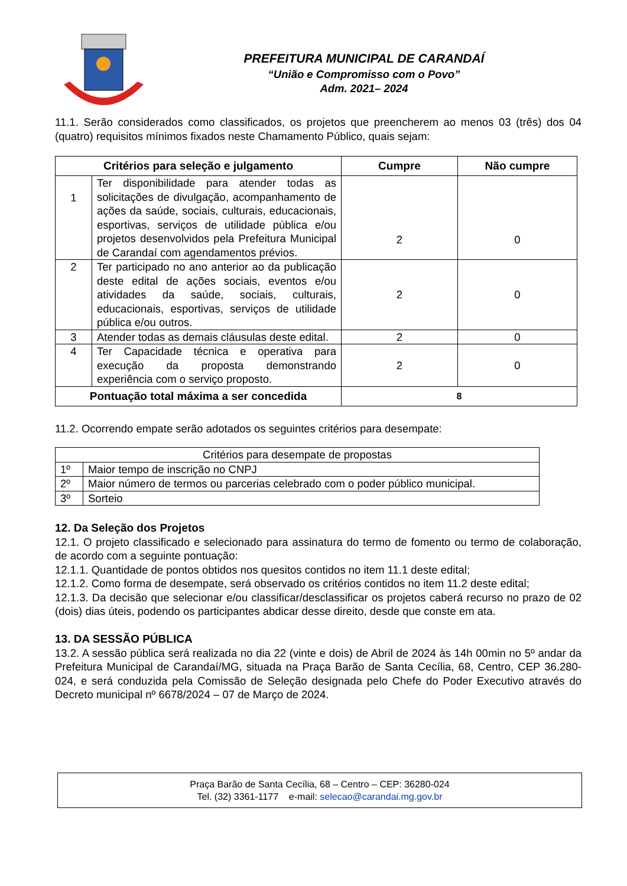PREFEITURA MUNICIPAL DE CARANDAÍ
“União e Compromisso com o Povo”
Adm. 2021– 2024
11.1. Serão considerados como classificados, os projetos que preencherem ao menos 03 (três) dos 04 (quatro) requisitos mínimos fixados neste Chamamento Público, quais sejam:
| Critérios para seleção e julgamento | | Cumpre | Não cumpre |
| --- | --- | --- | --- |
| 1 | Ter disponibilidade para atender todas as solicitações de divulgação, acompanhamento de ações da saúde, sociais, culturais, educacionais, esportivas, serviços de utilidade pública e/ou projetos desenvolvidos pela Prefeitura Municipal de Carandaí com agendamentos prévios. | 2 | 0 |
| 2 | Ter participado no ano anterior ao da publicação deste edital de ações sociais, eventos e/ou atividades da saúde, sociais, culturais, educacionais, esportivas, serviços de utilidade pública e/ou outros. | 2 | 0 |
| 3 | Atender todas as demais cláusulas deste edital. | 2 | 0 |
| 4 | Ter Capacidade técnica e operativa para execução da proposta demonstrando experiência com o serviço proposto. | 2 | 0 |
| Pontuação total máxima a ser concedida | | 8 | |
11.2. Ocorrendo empate serão adotados os seguintes critérios para desempate:
| Critérios para desempate de propostas | |
| 1º | Maior tempo de inscrição no CNPJ |
| 2º | Maior número de termos ou parcerias celebrado com o poder público municipal. |
| 3º | Sorteio |
12. Da Seleção dos Projetos
12.1. O projeto classificado e selecionado para assinatura do termo de fomento ou termo de colaboração, de acordo com a seguinte pontuação:
12.1.1. Quantidade de pontos obtidos nos quesitos contidos no item 11.1 deste edital;
12.1.2. Como forma de desempate, será observado os critérios contidos no item 11.2 deste edital;
12.1.3. Da decisão que selecionar e/ou classificar/desclassificar os projetos caberá recurso no prazo de 02 (dois) dias úteis, podendo os participantes abdicar desse direito, desde que conste em ata.
13. DA SESSÃO PÚBLICA
13.2. A sessão pública será realizada no dia 22 (vinte e dois) de Abril de 2024 às 14h 00min no 5º andar da Prefeitura Municipal de Carandaí/MG, situada na Praça Barão de Santa Cecília, 68, Centro, CEP 36.280-024, e será conduzida pela Comissão de Seleção designada pelo Chefe do Poder Executivo através do Decreto municipal nº 6678/2024 – 07 de Março de 2024.
Praça Barão de Santa Cecília, 68 – Centro – CEP: 36280-024
Tel. (32) 3361-1177 e-mail: selecao@carandai.mg.gov.br